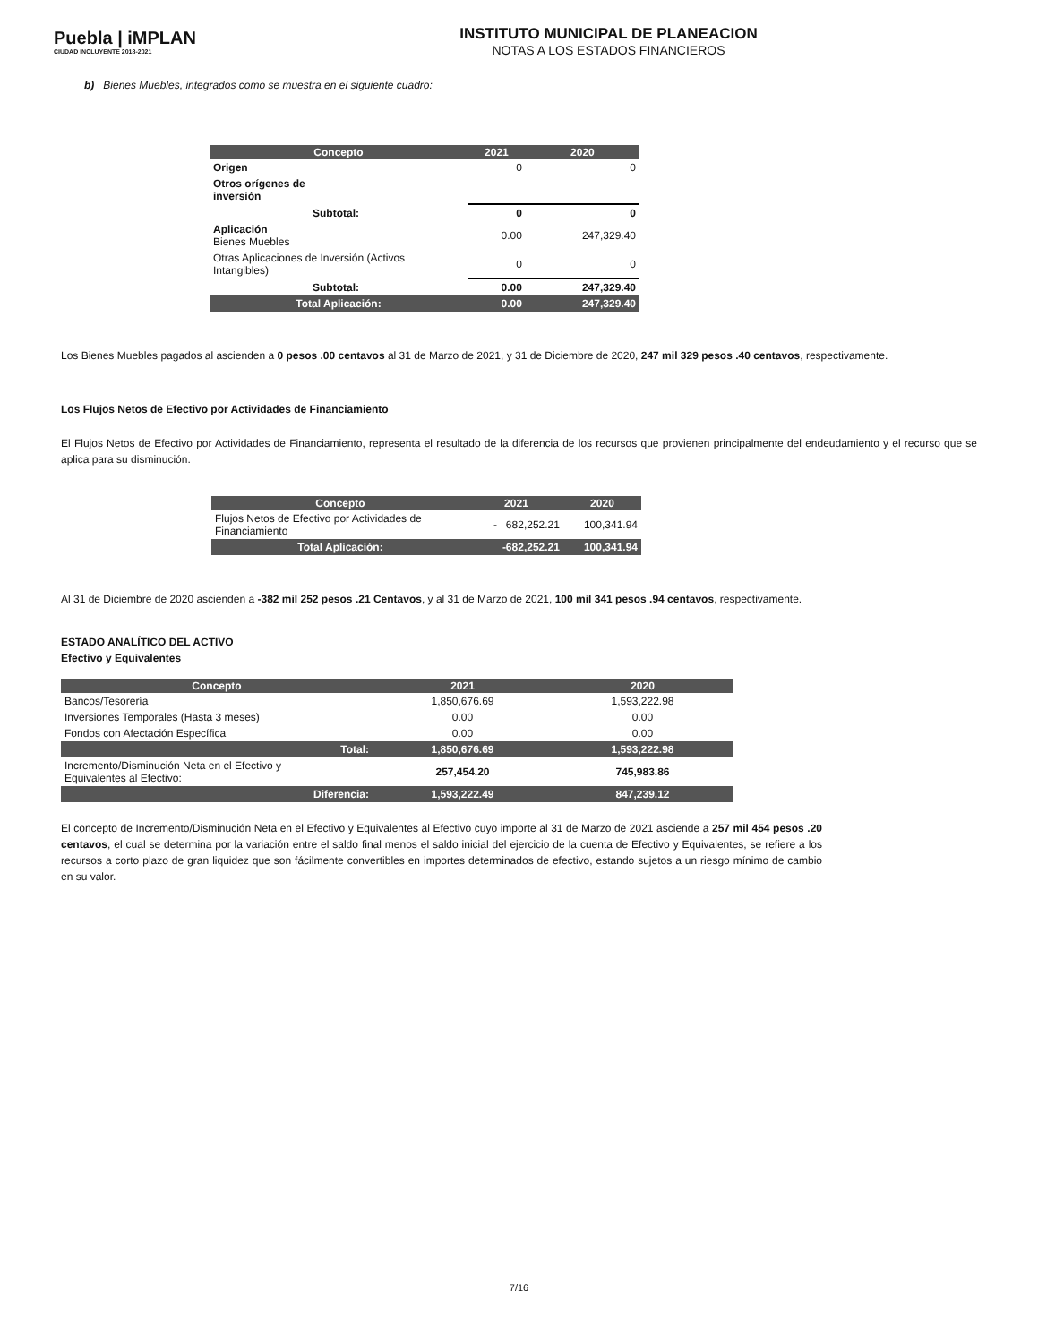Puebla | iMPLAN
CIUDAD INCLUYENTE 2018-2021
INSTITUTO MUNICIPAL DE PLANEACION
NOTAS A LOS ESTADOS FINANCIEROS
b) Bienes Muebles, integrados como se muestra en el siguiente cuadro:
| Concepto | 2021 | 2020 |
| --- | --- | --- |
| Origen | 0 | 0 |
| Otros orígenes de inversión | | |
| Subtotal: | 0 | 0 |
| Aplicación Bienes Muebles | 0.00 | 247,329.40 |
| Otras Aplicaciones de Inversión (Activos Intangibles) | 0 | 0 |
| Subtotal: | 0.00 | 247,329.40 |
| Total Aplicación: | 0.00 | 247,329.40 |
Los Bienes Muebles pagados al ascienden a 0 pesos .00 centavos al 31 de Marzo de 2021, y 31 de Diciembre de 2020, 247 mil 329 pesos .40 centavos, respectivamente.
Los Flujos Netos de Efectivo por Actividades de Financiamiento
El Flujos Netos de Efectivo por Actividades de Financiamiento, representa el resultado de la diferencia de los recursos que provienen principalmente del endeudamiento y el recurso que se aplica para su disminución.
| Concepto | 2021 | 2020 |
| --- | --- | --- |
| Flujos Netos de Efectivo por Actividades de Financiamiento | - 682,252.21 | 100,341.94 |
| Total Aplicación: | -682,252.21 | 100,341.94 |
Al 31 de Diciembre de 2020 ascienden a -382 mil 252 pesos .21 Centavos, y al 31 de Marzo de 2021, 100 mil 341 pesos .94 centavos, respectivamente.
ESTADO ANALÍTICO DEL ACTIVO
Efectivo y Equivalentes
| Concepto | 2021 | 2020 |
| --- | --- | --- |
| Bancos/Tesorería | 1,850,676.69 | 1,593,222.98 |
| Inversiones Temporales (Hasta 3 meses) | 0.00 | 0.00 |
| Fondos con Afectación Específica | 0.00 | 0.00 |
| Total: | 1,850,676.69 | 1,593,222.98 |
| Incremento/Disminución Neta en el Efectivo y Equivalentes al Efectivo: | 257,454.20 | 745,983.86 |
| Diferencia: | 1,593,222.49 | 847,239.12 |
El concepto de Incremento/Disminución Neta en el Efectivo y Equivalentes al Efectivo cuyo importe al 31 de Marzo de 2021 asciende a 257 mil 454 pesos .20 centavos, el cual se determina por la variación entre el saldo final menos el saldo inicial del ejercicio de la cuenta de Efectivo y Equivalentes, se refiere a los recursos a corto plazo de gran liquidez que son fácilmente convertibles en importes determinados de efectivo, estando sujetos a un riesgo mínimo de cambio en su valor.
7/16